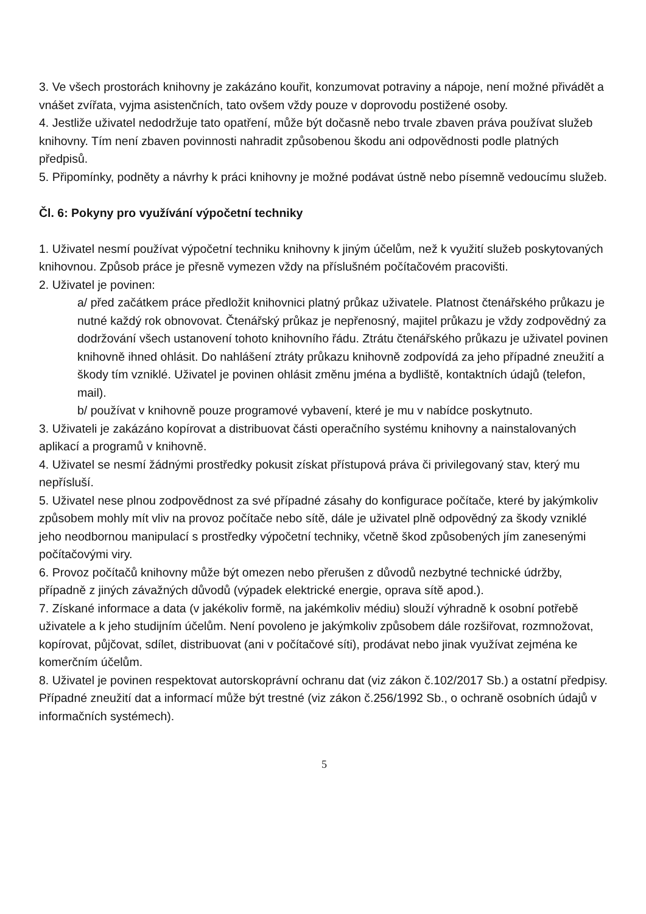3. Ve všech prostorách knihovny je zakázáno kouřit, konzumovat potraviny a nápoje, není možné přivádět a vnášet zvířata, vyjma asistenčních, tato ovšem vždy pouze v doprovodu postižené osoby.
4. Jestliže uživatel nedodržuje tato opatření, může být dočasně nebo trvale zbaven práva používat služeb knihovny. Tím není zbaven povinnosti nahradit způsobenou škodu ani odpovědnosti podle platných předpisů.
5. Připomínky, podněty a návrhy k práci knihovny je možné podávat ústně nebo písemně vedoucímu služeb.
Čl. 6: Pokyny pro využívání výpočetní techniky
1. Uživatel nesmí používat výpočetní techniku knihovny k jiným účelům, než k využití služeb poskytovaných knihovnou. Způsob práce je přesně vymezen vždy na příslušném počítačovém pracovišti.
2. Uživatel je povinen:
a/ před začátkem práce předložit knihovnici platný průkaz uživatele. Platnost čtenářského průkazu je nutné každý rok obnovovat. Čtenářský průkaz je nepřenosný, majitel průkazu je vždy zodpovědný za dodržování všech ustanovení tohoto knihovního řádu. Ztrátu čtenářského průkazu je uživatel povinen knihovně ihned ohlásit. Do nahlášení ztráty průkazu knihovně zodpovídá za jeho případné zneužití a škody tím vzniklé. Uživatel je povinen ohlásit změnu jména a bydliště, kontaktních údajů (telefon, mail).
b/ používat v knihovně pouze programové vybavení, které je mu v nabídce poskytnuto.
3. Uživateli je zakázáno kopírovat a distribuovat části operačního systému knihovny a nainstalovaných aplikací a programů v knihovně.
4. Uživatel se nesmí žádnými prostředky pokusit získat přístupová práva či privilegovaný stav, který mu nepřísluší.
5. Uživatel nese plnou zodpovědnost za své případné zásahy do konfigurace počítače, které by jakýmkoliv způsobem mohly mít vliv na provoz počítače nebo sítě, dále je uživatel plně odpovědný za škody vzniklé jeho neodbornou manipulací s prostředky výpočetní techniky, včetně škod způsobených jím zanesenými počítačovými viry.
6. Provoz počítačů knihovny může být omezen nebo přerušen z důvodů nezbytné technické údržby, případně z jiných závažných důvodů (výpadek elektrické energie, oprava sítě apod.).
7. Získané informace a data (v jakékoliv formě, na jakémkoliv médiu) slouží výhradně k osobní potřebě uživatele a k jeho studijním účelům. Není povoleno je jakýmkoliv způsobem dále rozšiřovat, rozmnožovat, kopírovat, půjčovat, sdílet, distribuovat (ani v počítačové síti), prodávat nebo jinak využívat zejména ke komerčním účelům.
8. Uživatel je povinen respektovat autorskoprávní ochranu dat (viz zákon č.102/2017 Sb.) a ostatní předpisy. Případné zneužití dat a informací může být trestné (viz zákon č.256/1992 Sb., o ochraně osobních údajů v informačních systémech).
5